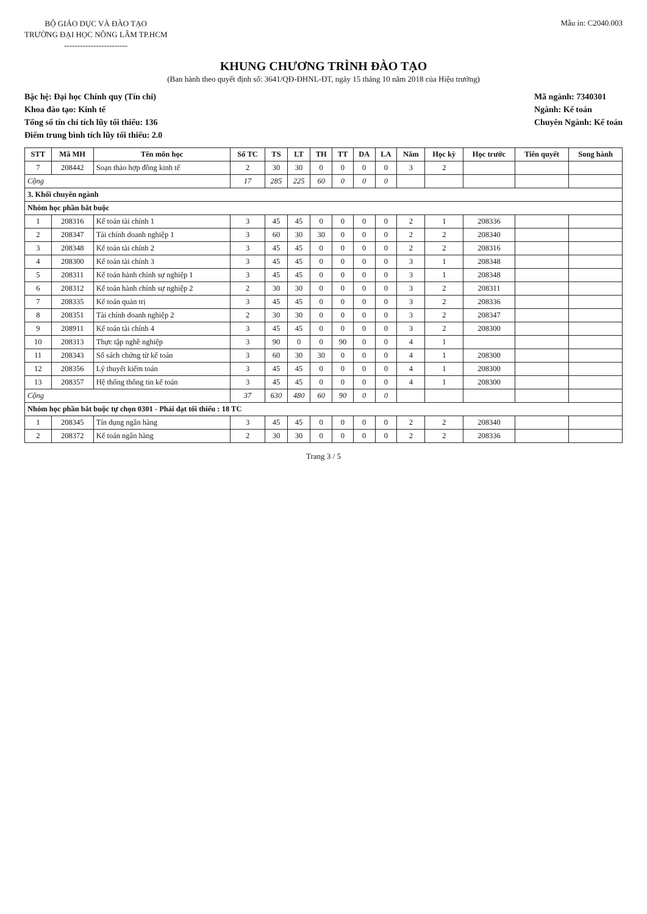BỘ GIÁO DỤC VÀ ĐÀO TẠO
TRƯỜNG ĐẠI HỌC NÔNG LÂM TP.HCM
------------------------
Mẫu in: C2040.003
KHUNG CHƯƠNG TRÌNH ĐÀO TẠO
(Ban hành theo quyết định số: 3641/QĐ-ĐHNL-ĐT, ngày 15 tháng 10 năm 2018 của Hiệu trưởng)
Bậc hệ: Đại học Chính quy (Tín chỉ)
Khoa đào tạo: Kinh tế
Tổng số tín chỉ tích lũy tối thiểu: 136
Điểm trung bình tích lũy tối thiểu: 2.0
Mã ngành: 7340301
Ngành: Kế toán
Chuyên Ngành: Kế toán
| STT | Mã MH | Tên môn học | Số TC | TS | LT | TH | TT | DA | LA | Năm | Học kỳ | Học trước | Tiên quyết | Song hành |
| --- | --- | --- | --- | --- | --- | --- | --- | --- | --- | --- | --- | --- | --- | --- |
| 7 | 208442 | Soạn thảo hợp đồng kinh tế | 2 | 30 | 30 | 0 | 0 | 0 | 0 | 3 | 2 | | | |
| Cộng | | | 17 | 285 | 225 | 60 | 0 | 0 | 0 | | | | | |
| 3. Khối chuyên ngành | | | | | | | | | | | | | | |
| Nhóm học phần bắt buộc | | | | | | | | | | | | | | |
| 1 | 208316 | Kế toán tài chính 1 | 3 | 45 | 45 | 0 | 0 | 0 | 0 | 2 | 1 | 208336 | | |
| 2 | 208347 | Tài chính doanh nghiệp 1 | 3 | 60 | 30 | 30 | 0 | 0 | 0 | 2 | 2 | 208340 | | |
| 3 | 208348 | Kế toán tài chính 2 | 3 | 45 | 45 | 0 | 0 | 0 | 0 | 2 | 2 | 208316 | | |
| 4 | 208300 | Kế toán tài chính 3 | 3 | 45 | 45 | 0 | 0 | 0 | 0 | 3 | 1 | 208348 | | |
| 5 | 208311 | Kế toán hành chính sự nghiệp 1 | 3 | 45 | 45 | 0 | 0 | 0 | 0 | 3 | 1 | 208348 | | |
| 6 | 208312 | Kế toán hành chính sự nghiệp 2 | 2 | 30 | 30 | 0 | 0 | 0 | 0 | 3 | 2 | 208311 | | |
| 7 | 208335 | Kế toán quản trị | 3 | 45 | 45 | 0 | 0 | 0 | 0 | 3 | 2 | 208336 | | |
| 8 | 208351 | Tài chính doanh nghiệp 2 | 2 | 30 | 30 | 0 | 0 | 0 | 0 | 3 | 2 | 208347 | | |
| 9 | 208911 | Kế toán tài chính 4 | 3 | 45 | 45 | 0 | 0 | 0 | 0 | 3 | 2 | 208300 | | |
| 10 | 208313 | Thực tập nghề nghiệp | 3 | 90 | 0 | 0 | 90 | 0 | 0 | 4 | 1 | | | |
| 11 | 208343 | Sổ sách chứng từ kế toán | 3 | 60 | 30 | 30 | 0 | 0 | 0 | 4 | 1 | 208300 | | |
| 12 | 208356 | Lý thuyết kiểm toán | 3 | 45 | 45 | 0 | 0 | 0 | 0 | 4 | 1 | 208300 | | |
| 13 | 208357 | Hệ thống thông tin kế toán | 3 | 45 | 45 | 0 | 0 | 0 | 0 | 4 | 1 | 208300 | | |
| Cộng | | | 37 | 630 | 480 | 60 | 90 | 0 | 0 | | | | | |
| Nhóm học phần bắt buộc tự chọn 0301 - Phải đạt tối thiểu : 18 TC | | | | | | | | | | | | | | |
| 1 | 208345 | Tín dụng ngân hàng | 3 | 45 | 45 | 0 | 0 | 0 | 0 | 2 | 2 | 208340 | | |
| 2 | 208372 | Kế toán ngân hàng | 2 | 30 | 30 | 0 | 0 | 0 | 0 | 2 | 2 | 208336 | | |
Trang 3 / 5